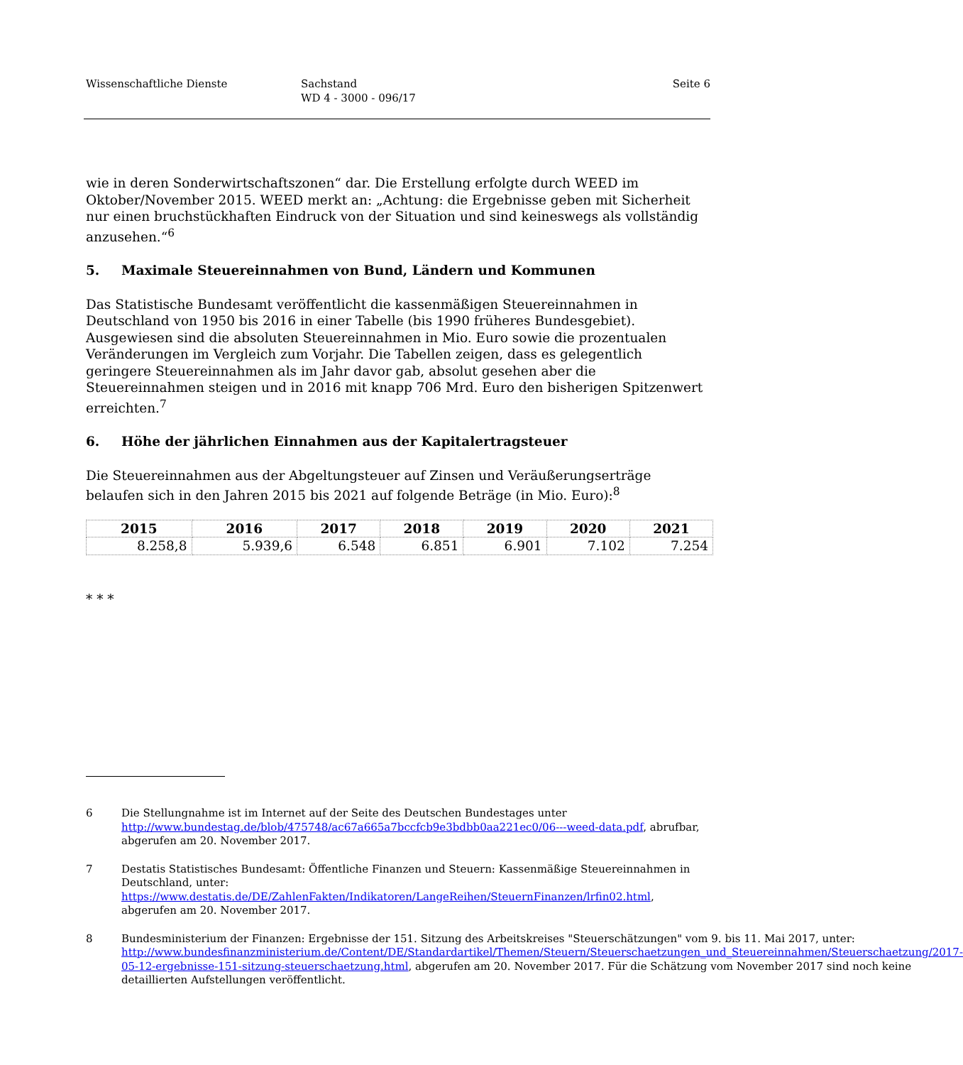Wissenschaftliche Dienste Sachstand
WD 4 - 3000 - 096/17
Seite 6
wie in deren Sonderwirtschaftszonen“ dar. Die Erstellung erfolgte durch WEED im Oktober/November 2015. WEED merkt an: „Achtung: die Ergebnisse geben mit Sicherheit nur einen bruchstückhaften Eindruck von der Situation und sind keineswegs als vollständig anzusehen.“<sup>6</sup>
5. Maximale Steuereinnahmen von Bund, Ländern und Kommunen
Das Statistische Bundesamt veröffentlicht die kassenmäßigen Steuereinnahmen in Deutschland von 1950 bis 2016 in einer Tabelle (bis 1990 früheres Bundesgebiet). Ausgewiesen sind die absoluten Steuereinnahmen in Mio. Euro sowie die prozentualen Veränderungen im Vergleich zum Vorjahr. Die Tabellen zeigen, dass es gelegentlich geringere Steuereinnahmen als im Jahr davor gab, absolut gesehen aber die Steuereinnahmen steigen und in 2016 mit knapp 706 Mrd. Euro den bisherigen Spitzenwert erreichten.<sup>7</sup>
6. Höhe der jährlichen Einnahmen aus der Kapitalertragsteuer
Die Steuereinnahmen aus der Abgeltungsteuer auf Zinsen und Veräußerungserträge belaufen sich in den Jahren 2015 bis 2021 auf folgende Beträge (in Mio. Euro):<sup>8</sup>
| 2015 | 2016 | 2017 | 2018 | 2019 | 2020 | 2021 |
| --- | --- | --- | --- | --- | --- | --- |
| 8.258,8 | 5.939,6 | 6.548 | 6.851 | 6.901 | 7.102 | 7.254 |
* * *
6 Die Stellungnahme ist im Internet auf der Seite des Deutschen Bundestages unter http://www.bundestag.de/blob/475748/ac67a665a7bccfcb9e3bdbb0aa221ec0/06---weed-data.pdf, abrufbar, abgerufen am 20. November 2017.
7 Destatis Statistisches Bundesamt: Öffentliche Finanzen und Steuern: Kassenmäßige Steuereinnahmen in Deutschland, unter: https://www.destatis.de/DE/ZahlenFakten/Indikatoren/LangeReihen/SteuernFinanzen/lrfin02.html, abgerufen am 20. November 2017.
8 Bundesministerium der Finanzen: Ergebnisse der 151. Sitzung des Arbeitskreises "Steuerschätzungen" vom 9. bis 11. Mai 2017, unter: http://www.bundesfinanzministerium.de/Content/DE/Standardartikel/Themen/Steuern/Steuerschaetzungen_und_Steuereinnahmen/Steuerschaetzung/2017-05-12-ergebnisse-151-sitzung-steuerschaetzung.html, abgerufen am 20. November 2017. Für die Schätzung vom November 2017 sind noch keine detaillierten Aufstellungen veröffentlicht.